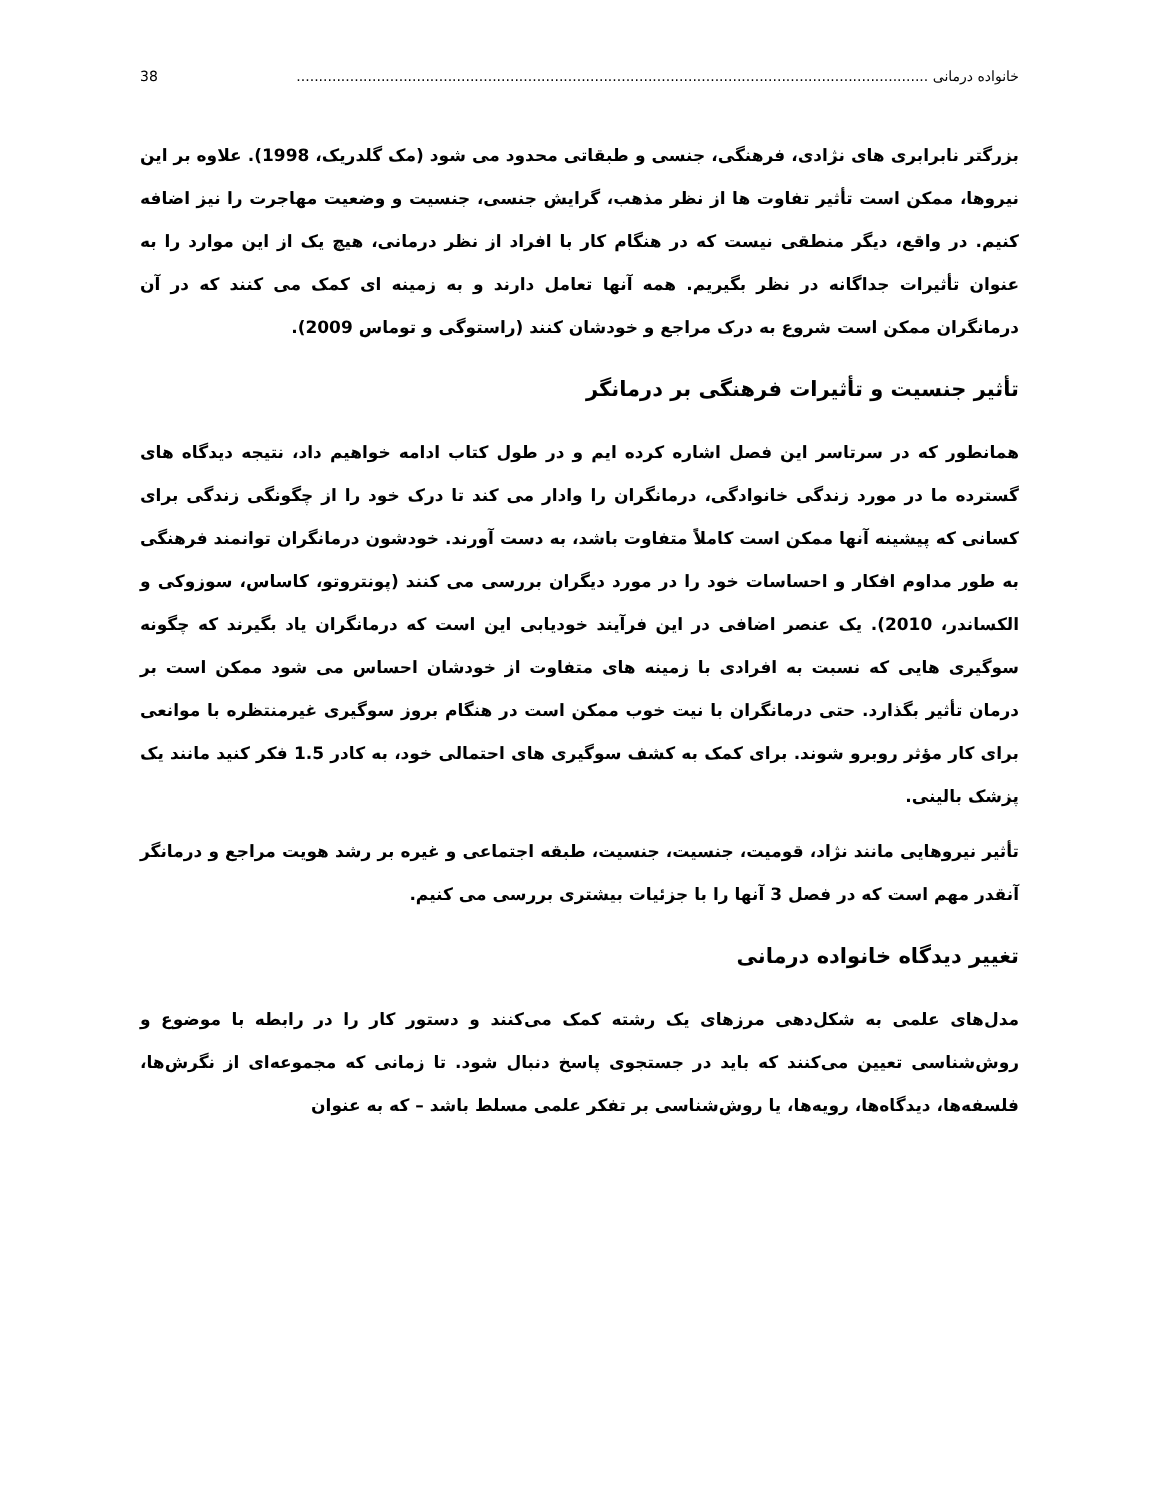خانواده درمانی .............................................................................................................................................. 38
بزرگتر نابرابری های نژادی، فرهنگی، جنسی و طبقاتی محدود می شود (مک گلدریک، 1998). علاوه بر این نیروها، ممکن است تأثیر تفاوت ها از نظر مذهب، گرایش جنسی، جنسیت و وضعیت مهاجرت را نیز اضافه کنیم. در واقع، دیگر منطقی نیست که در هنگام کار با افراد از نظر درمانی، هیچ یک از این موارد را به عنوان تأثیرات جداگانه در نظر بگیریم. همه آنها تعامل دارند و به زمینه ای کمک می کنند که در آن درمانگران ممکن است شروع به درک مراجع و خودشان کنند (راستوگی و توماس 2009).
تأثیر جنسیت و تأثیرات فرهنگی بر درمانگر
همانطور که در سرتاسر این فصل اشاره کرده ایم و در طول کتاب ادامه خواهیم داد، نتیجه دیدگاه های گسترده ما در مورد زندگی خانوادگی، درمانگران را وادار می کند تا درک خود را از چگونگی زندگی برای کسانی که پیشینه آنها ممکن است کاملاً متفاوت باشد، به دست آورند. خودشون درمانگران توانمند فرهنگی به طور مداوم افکار و احساسات خود را در مورد دیگران بررسی می کنند (پونتروتو، کاساس، سوزوکی و الکساندر، 2010). یک عنصر اضافی در این فرآیند خودیابی این است که درمانگران یاد بگیرند که چگونه سوگیری هایی که نسبت به افرادی با زمینه های متفاوت از خودشان احساس می شود ممکن است بر درمان تأثیر بگذارد. حتی درمانگران با نیت خوب ممکن است در هنگام بروز سوگیری غیرمنتظره با موانعی برای کار مؤثر روبرو شوند. برای کمک به کشف سوگیری های احتمالی خود، به کادر 1.5 فکر کنید مانند یک پزشک بالینی.
تأثیر نیروهایی مانند نژاد، قومیت، جنسیت، جنسیت، طبقه اجتماعی و غیره بر رشد هویت مراجع و درمانگر آنقدر مهم است که در فصل 3 آنها را با جزئیات بیشتری بررسی می کنیم.
تغییر دیدگاه خانواده درمانی
مدل‌های علمی به شکل‌دهی مرزهای یک رشته کمک می‌کنند و دستور کار را در رابطه با موضوع و روش‌شناسی تعیین می‌کنند که باید در جستجوی پاسخ دنبال شود. تا زمانی که مجموعه‌ای از نگرش‌ها، فلسفه‌ها، دیدگاه‌ها، رویه‌ها، یا روش‌شناسی بر تفکر علمی مسلط باشد – که به عنوان